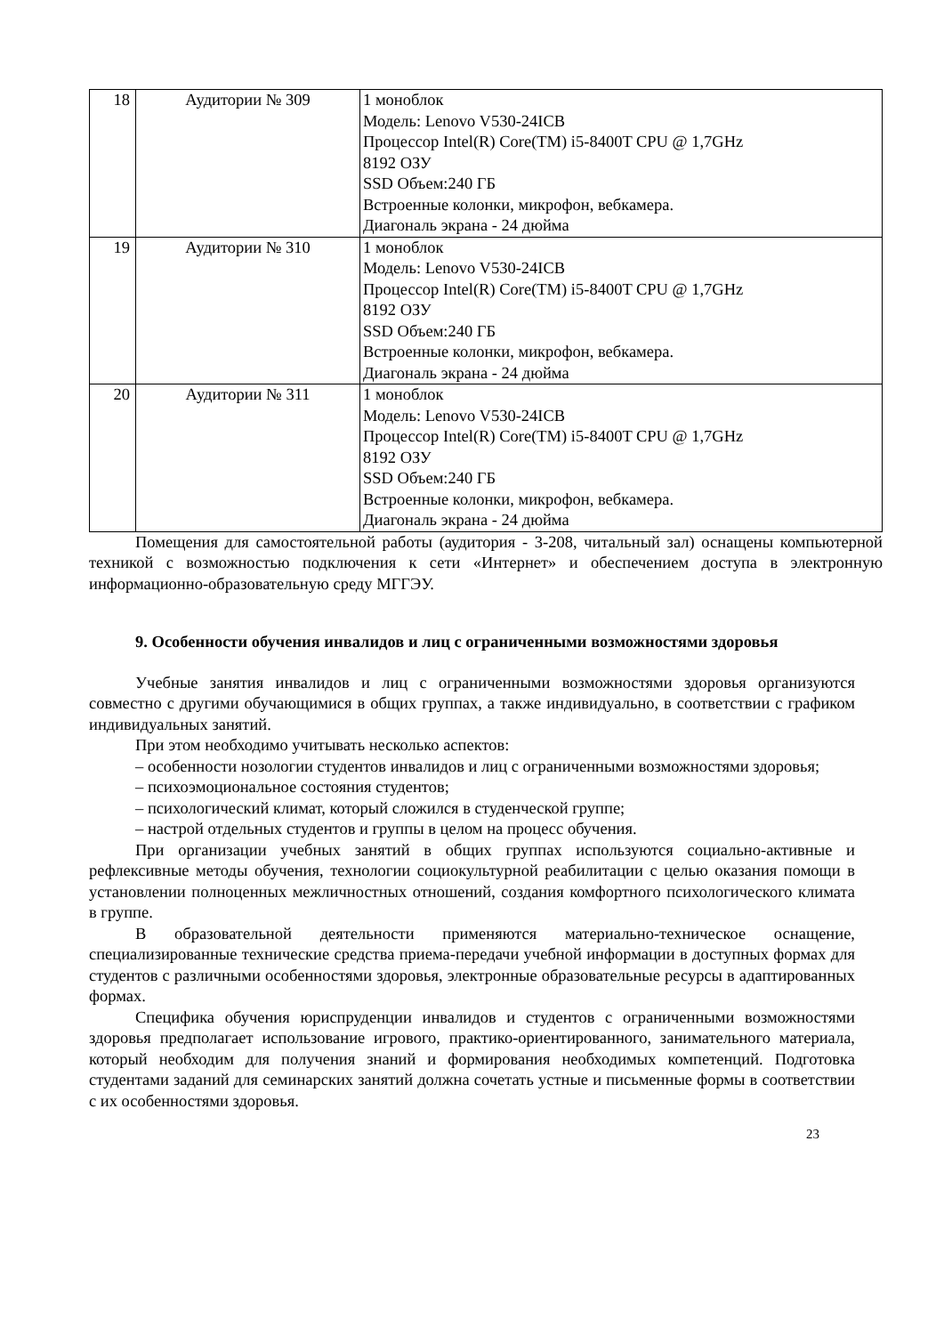| 18 | Аудитории № 309 | 1 моноблок Модель: Lenovo V530-24ICB Процессор Intel(R) Core(TM) i5-8400T CPU @ 1,7GHz 8192 ОЗУ SSD Объем:240 ГБ Встроенные колонки, микрофон, вебкамера. Диагональ экрана - 24 дюйма |
| 19 | Аудитории № 310 | 1 моноблок Модель: Lenovo V530-24ICB Процессор Intel(R) Core(TM) i5-8400T CPU @ 1,7GHz 8192 ОЗУ SSD Объем:240 ГБ Встроенные колонки, микрофон, вебкамера. Диагональ экрана - 24 дюйма |
| 20 | Аудитории № 311 | 1 моноблок Модель: Lenovo V530-24ICB Процессор Intel(R) Core(TM) i5-8400T CPU @ 1,7GHz 8192 ОЗУ SSD Объем:240 ГБ Встроенные колонки, микрофон, вебкамера. Диагональ экрана - 24 дюйма |
Помещения для самостоятельной работы (аудитория - 3-208, читальный зал) оснащены компьютерной техникой с возможностью подключения к сети «Интернет» и обеспечением доступа в электронную информационно-образовательную среду МГГЭУ.
9. Особенности обучения инвалидов и лиц с ограниченными возможностями здоровья
Учебные занятия инвалидов и лиц с ограниченными возможностями здоровья организуются совместно с другими обучающимися в общих группах, а также индивидуально, в соответствии с графиком индивидуальных занятий.
При этом необходимо учитывать несколько аспектов:
– особенности нозологии студентов инвалидов и лиц с ограниченными возможностями здоровья;
– психоэмоциональное состояния студентов;
– психологический климат, который сложился в студенческой группе;
– настрой отдельных студентов и группы в целом на процесс обучения.
При организации учебных занятий в общих группах используются социально-активные и рефлексивные методы обучения, технологии социокультурной реабилитации с целью оказания помощи в установлении полноценных межличностных отношений, создания комфортного психологического климата в группе.
В образовательной деятельности применяются материально-техническое оснащение, специализированные технические средства приема-передачи учебной информации в доступных формах для студентов с различными особенностями здоровья, электронные образовательные ресурсы в адаптированных формах.
Специфика обучения юриспруденции инвалидов и студентов с ограниченными возможностями здоровья предполагает использование игрового, практико-ориентированного, занимательного материала, который необходим для получения знаний и формирования необходимых компетенций. Подготовка студентами заданий для семинарских занятий должна сочетать устные и письменные формы в соответствии с их особенностями здоровья.
23